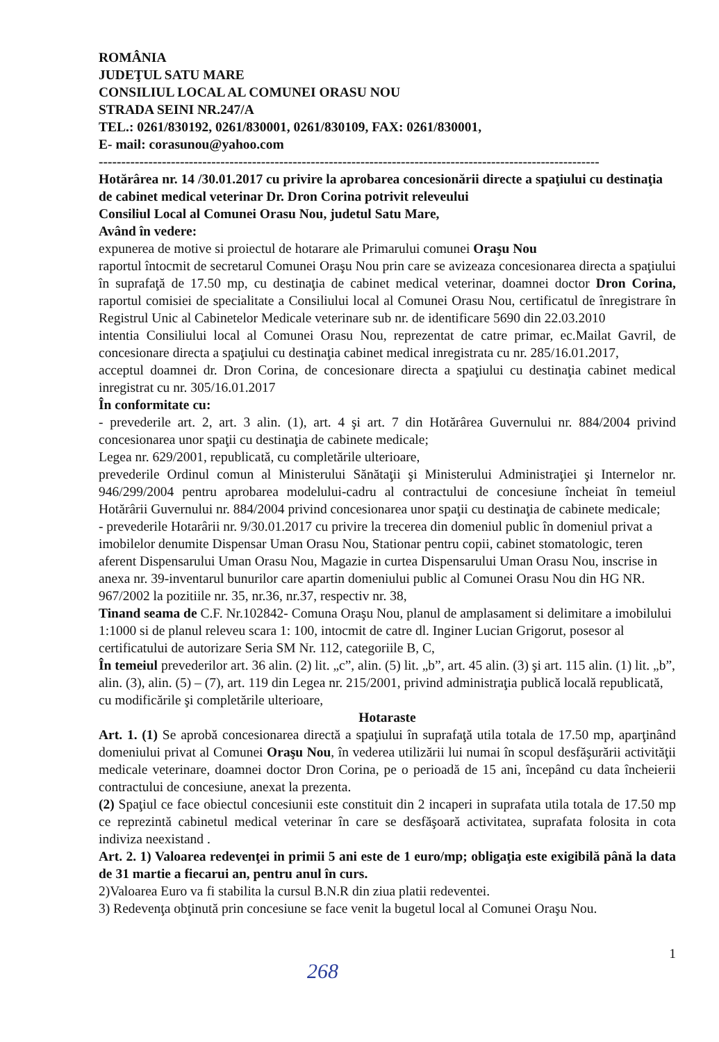ROMÂNIA
JUDEŢUL SATU MARE
CONSILIUL LOCAL AL COMUNEI ORASU NOU
STRADA SEINI NR.247/A
TEL.: 0261/830192, 0261/830001, 0261/830109, FAX: 0261/830001,
E- mail: corasunou@yahoo.com
---------------------------------------------------------------------------------------------------------------
Hotărârea nr. 14 /30.01.2017 cu privire la aprobarea concesionării directe a spaţiului cu destinaţia de cabinet medical veterinar Dr. Dron Corina potrivit releveului
Consiliul Local al Comunei Orasu Nou, judetul Satu Mare,
Având în vedere:
expunerea de motive si proiectul de hotarare ale Primarului comunei Oraşu Nou
raportul întocmit de secretarul Comunei Oraşu Nou prin care se avizeaza concesionarea directa a spaţiului în suprafaţă de 17.50 mp, cu destinaţia de cabinet medical veterinar, doamnei doctor Dron Corina, raportul comisiei de specialitate a Consiliului local al Comunei Orasu Nou, certificatul de înregistrare în Registrul Unic al Cabinetelor Medicale veterinare sub nr. de identificare 5690 din 22.03.2010
intentia Consiliului local al Comunei Orasu Nou, reprezentat de catre primar, ec.Mailat Gavril, de concesionare directa a spaţiului cu destinaţia cabinet medical inregistrata cu nr. 285/16.01.2017,
acceptul doamnei dr. Dron Corina, de concesionare directa a spaţiului cu destinaţia cabinet medical inregistrat cu nr. 305/16.01.2017
În conformitate cu:
- prevederile art. 2, art. 3 alin. (1), art. 4 şi art. 7 din Hotărârea Guvernului nr. 884/2004 privind concesionarea unor spaţii cu destinaţia de cabinete medicale;
Legea nr. 629/2001, republicată, cu completările ulterioare,
prevederile Ordinul comun al Ministerului Sănătaţii şi Ministerului Administraţiei şi Internelor nr. 946/299/2004 pentru aprobarea modelului-cadru al contractului de concesiune încheiat în temeiul Hotărârii Guvernului nr. 884/2004 privind concesionarea unor spaţii cu destinaţia de cabinete medicale;
- prevederile Hotarârii nr. 9/30.01.2017 cu privire la trecerea din domeniul public în domeniul privat a imobilelor denumite Dispensar Uman Orasu Nou, Stationar pentru copii, cabinet stomatologic, teren aferent Dispensarului Uman Orasu Nou, Magazie in curtea Dispensarului Uman Orasu Nou, inscrise in anexa nr. 39-inventarul bunurilor care apartin domeniului public al Comunei Orasu Nou din HG NR. 967/2002 la pozitiile nr. 35, nr.36, nr.37, respectiv nr. 38,
Tinand seama de C.F. Nr.102842- Comuna Oraşu Nou, planul de amplasament si delimitare a imobilului 1:1000 si de planul releveu scara 1: 100, intocmit de catre dl. Inginer Lucian Grigorut, posesor al certificatului de autorizare Seria SM Nr. 112, categoriile B, C,
În temeiul prevederilor art. 36 alin. (2) lit. „c”, alin. (5) lit. „b”, art. 45 alin. (3) şi art. 115 alin. (1) lit. „b”, alin. (3), alin. (5) – (7), art. 119 din Legea nr. 215/2001, privind administraţia publică locală republicată, cu modificările şi completările ulterioare,
Hotaraste
Art. 1. (1) Se aprobă concesionarea directă a spaţiului în suprafaţă utila totala de 17.50 mp, aparţinând domeniului privat al Comunei Oraşu Nou, în vederea utilizării lui numai în scopul desfăşurării activităţii medicale veterinare, doamnei doctor Dron Corina, pe o perioadă de 15 ani, începând cu data încheierii contractului de concesiune, anexat la prezenta.
(2) Spaţiul ce face obiectul concesiunii este constituit din 2 incaperi in suprafata utila totala de 17.50 mp ce reprezintă cabinetul medical veterinar în care se desfăşoară activitatea, suprafata folosita in cota indiviza neexistand .
Art. 2. 1) Valoarea redevenţei in primii 5 ani este de 1 euro/mp; obligaţia este exigibilă până la data de 31 martie a fiecarui an, pentru anul în curs.
2)Valoarea Euro va fi stabilita la cursul B.N.R din ziua platii redeventei.
3) Redevenţa obţinută prin concesiune se face venit la bugetul local al Comunei Oraşu Nou.
1
268